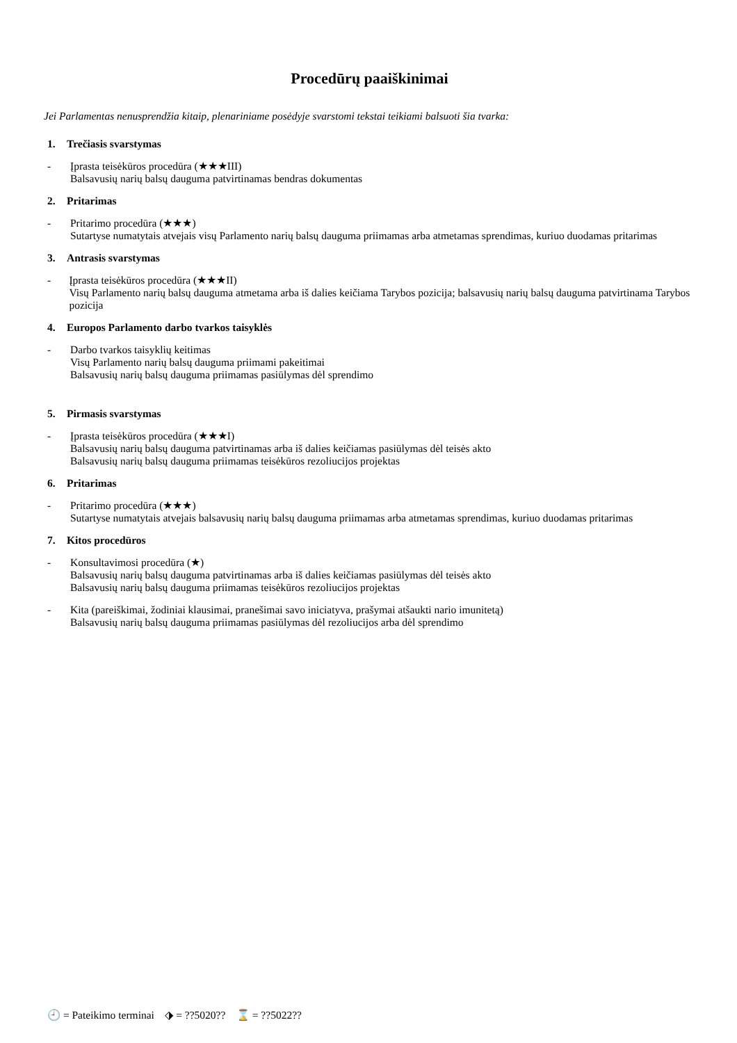Procedūrų paaiškinimai
Jei Parlamentas nenusprendžia kitaip, plenariniame posėdyje svarstomi tekstai teikiami balsuoti šia tvarka:
1. Trečiasis svarstymas
- Įprasta teisėkūros procedūra (★★★III)
Balsavusių narių balsų dauguma patvirtinamas bendras dokumentas
2. Pritarimas
- Pritarimo procedūra (★★★)
Sutartyse numatytais atvejais visų Parlamento narių balsų dauguma priimamas arba atmetamas sprendimas, kuriuo duodamas pritarimas
3. Antrasis svarstymas
- Įprasta teisėkūros procedūra (★★★II)
Visų Parlamento narių balsų dauguma atmetama arba iš dalies keičiama Tarybos pozicija; balsavusių narių balsų dauguma patvirtinama Tarybos pozicija
4. Europos Parlamento darbo tvarkos taisyklės
- Darbo tvarkos taisyklių keitimas
Visų Parlamento narių balsų dauguma priimami pakeitimai
Balsavusių narių balsų dauguma priimamas pasiūlymas dėl sprendimo
5. Pirmasis svarstymas
- Įprasta teisėkūros procedūra (★★★I)
Balsavusių narių balsų dauguma patvirtinamas arba iš dalies keičiamas pasiūlymas dėl teisės akto
Balsavusių narių balsų dauguma priimamas teisėkūros rezoliucijos projektas
6. Pritarimas
- Pritarimo procedūra (★★★)
Sutartyse numatytais atvejais balsavusių narių balsų dauguma priimamas arba atmetamas sprendimas, kuriuo duodamas pritarimas
7. Kitos procedūros
- Konsultavimosi procedūra (★)
Balsavusių narių balsų dauguma patvirtinamas arba iš dalies keičiamas pasiūlymas dėl teisės akto
Balsavusių narių balsų dauguma priimamas teisėkūros rezoliucijos projektas
- Kita (pareiškimai, žodiniai klausimai, pranešimai savo iniciatyva, prašymai atšaukti nario imunitetą)
Balsavusių narių balsų dauguma priimamas pasiūlymas dėl rezoliucijos arba dėl sprendimo
🕘 = Pateikimo terminai ⬗ = ??5020?? ⌛ = ??5022??